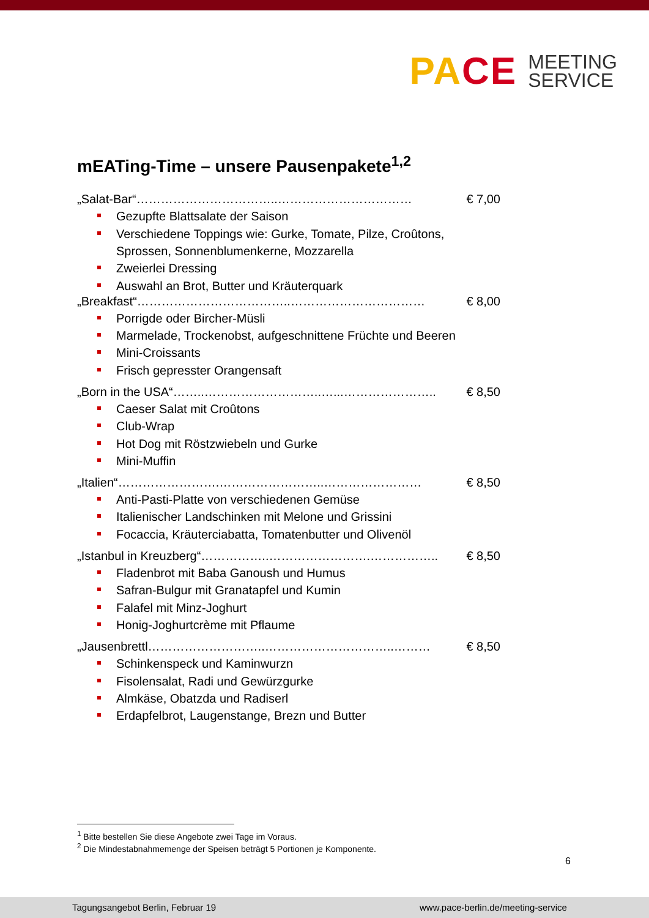PACE
MEETING
SERVICE
mEATing-Time – unsere Pausenpakete<sup>1,2</sup>
„Salat-Bar“……………………………..…………………………… € 7,00
Gezupfte Blattsalate der Saison
Verschiedene Toppings wie: Gurke, Tomate, Pilze, Croûtons, Sprossen, Sonnenblumenkerne, Mozzarella
Zweierlei Dressing
Auswahl an Brot, Butter und Kräuterquark
„Breakfast“………………………………..…………………………… € 8,00
Porrigde oder Bircher-Müsli
Marmelade, Trockenobst, aufgeschnittene Früchte und Beeren
Mini-Croissants
Frisch gepresster Orangensaft
„Born in the USA“……..………………………..…...………………….. € 8,50
Caeser Salat mit Croûtons
Club-Wrap
Hot Dog mit Röstzwiebeln und Gurke
Mini-Muffin
„Italien“…………………….……………………..…………………… € 8,50
Anti-Pasti-Platte von verschiedenen Gemüse
Italienischer Landschinken mit Melone und Grissini
Focaccia, Kräuterciabatta, Tomatenbutter und Olivenöl
„Istanbul in Kreuzberg“……………..…………………….…………….. € 8,50
Fladenbrot mit Baba Ganoush und Humus
Safran-Bulgur mit Granatapfel und Kumin
Falafel mit Minz-Joghurt
Honig-Joghurtcrème mit Pflaume
„Jausenbrettl………………………..…………………………..……… € 8,50
Schinkenspeck und Kaminwurzn
Fisolensalat, Radi und Gewürzgurke
Almkäse, Obatzda und Radiserl
Erdapfelbrot, Laugenstange, Brezn und Butter
<sup>1</sup> Bitte bestellen Sie diese Angebote zwei Tage im Voraus.
<sup>2</sup> Die Mindestabnahmemenge der Speisen beträgt 5 Portionen je Komponente.
6
Tagungsangebot Berlin, Februar 19 www.pace-berlin.de/meeting-service